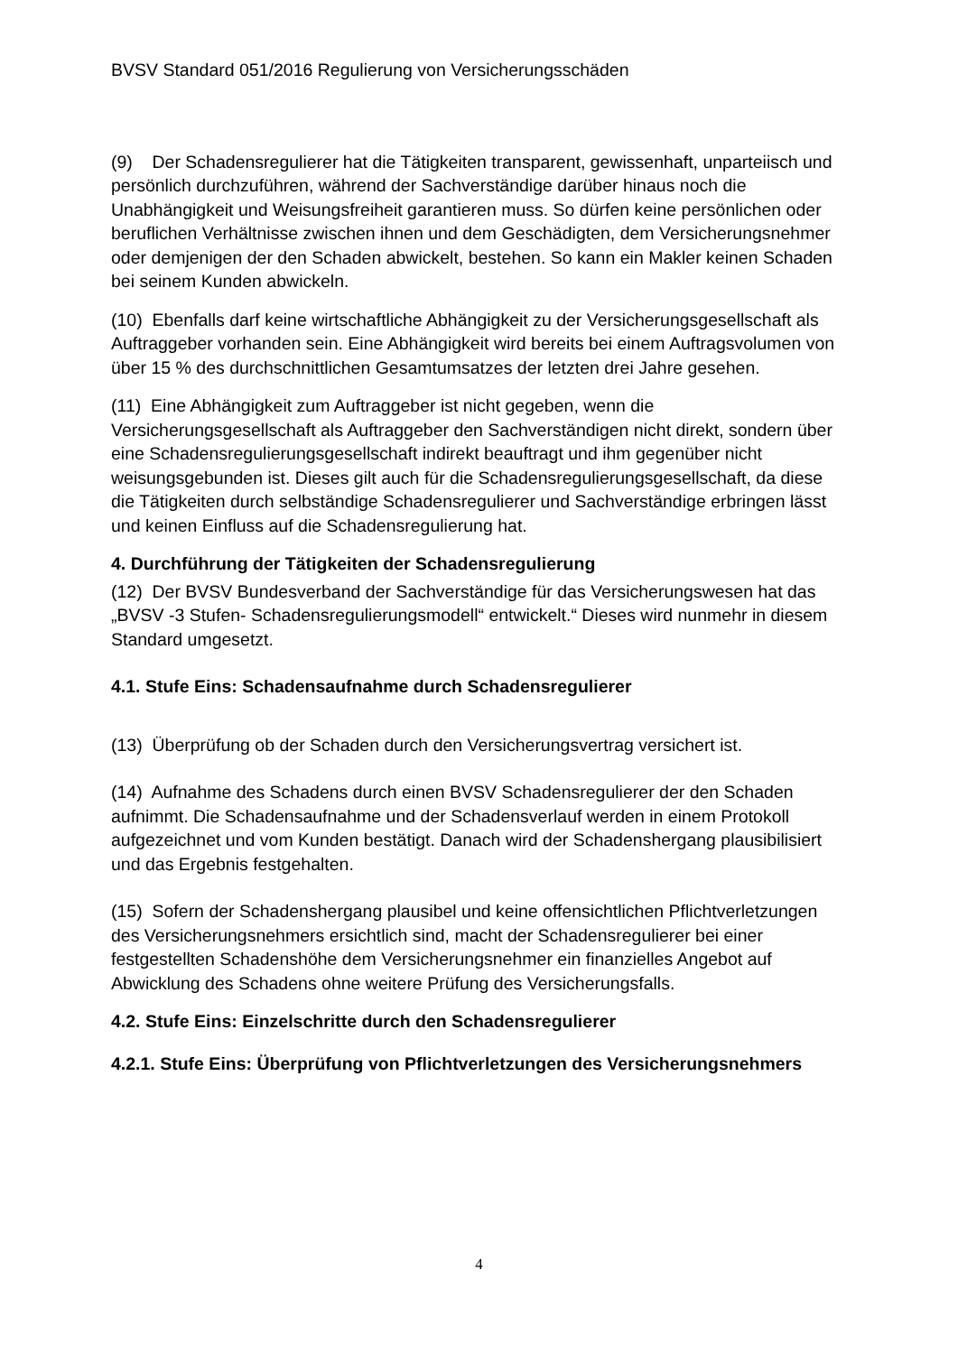BVSV Standard 051/2016 Regulierung von Versicherungsschäden
(9) Der Schadensregulierer hat die Tätigkeiten transparent, gewissenhaft, unparteiisch und persönlich durchzuführen, während der Sachverständige darüber hinaus noch die Unabhängigkeit und Weisungsfreiheit garantieren muss. So dürfen keine persönlichen oder beruflichen Verhältnisse zwischen ihnen und dem Geschädigten, dem Versicherungsnehmer oder demjenigen der den Schaden abwickelt, bestehen. So kann ein Makler keinen Schaden bei seinem Kunden abwickeln.
(10) Ebenfalls darf keine wirtschaftliche Abhängigkeit zu der Versicherungsgesellschaft als Auftraggeber vorhanden sein. Eine Abhängigkeit wird bereits bei einem Auftragsvolumen von über 15 % des durchschnittlichen Gesamtumsatzes der letzten drei Jahre gesehen.
(11) Eine Abhängigkeit zum Auftraggeber ist nicht gegeben, wenn die Versicherungsgesellschaft als Auftraggeber den Sachverständigen nicht direkt, sondern über eine Schadensregulierungsgesellschaft indirekt beauftragt und ihm gegenüber nicht weisungsgebunden ist. Dieses gilt auch für die Schadensregulierungsgesellschaft, da diese die Tätigkeiten durch selbständige Schadensregulierer und Sachverständige erbringen lässt und keinen Einfluss auf die Schadensregulierung hat.
4. Durchführung der Tätigkeiten der Schadensregulierung
(12) Der BVSV Bundesverband der Sachverständige für das Versicherungswesen hat das „BVSV -3 Stufen- Schadensregulierungsmodell“ entwickelt.“ Dieses wird nunmehr in diesem Standard umgesetzt.
4.1. Stufe Eins: Schadensaufnahme durch Schadensregulierer
(13) Überprüfung ob der Schaden durch den Versicherungsvertrag versichert ist.
(14) Aufnahme des Schadens durch einen BVSV Schadensregulierer der den Schaden aufnimmt. Die Schadensaufnahme und der Schadensverlauf werden in einem Protokoll aufgezeichnet und vom Kunden bestätigt. Danach wird der Schadenshergang plausibilisiert und das Ergebnis festgehalten.
(15) Sofern der Schadenshergang plausibel und keine offensichtlichen Pflichtverletzungen des Versicherungsnehmers ersichtlich sind, macht der Schadensregulierer bei einer festgestellten Schadenshöhe dem Versicherungsnehmer ein finanzielles Angebot auf Abwicklung des Schadens ohne weitere Prüfung des Versicherungsfalls.
4.2. Stufe Eins: Einzelschritte durch den Schadensregulierer
4.2.1. Stufe Eins: Überprüfung von Pflichtverletzungen des Versicherungsnehmers
4